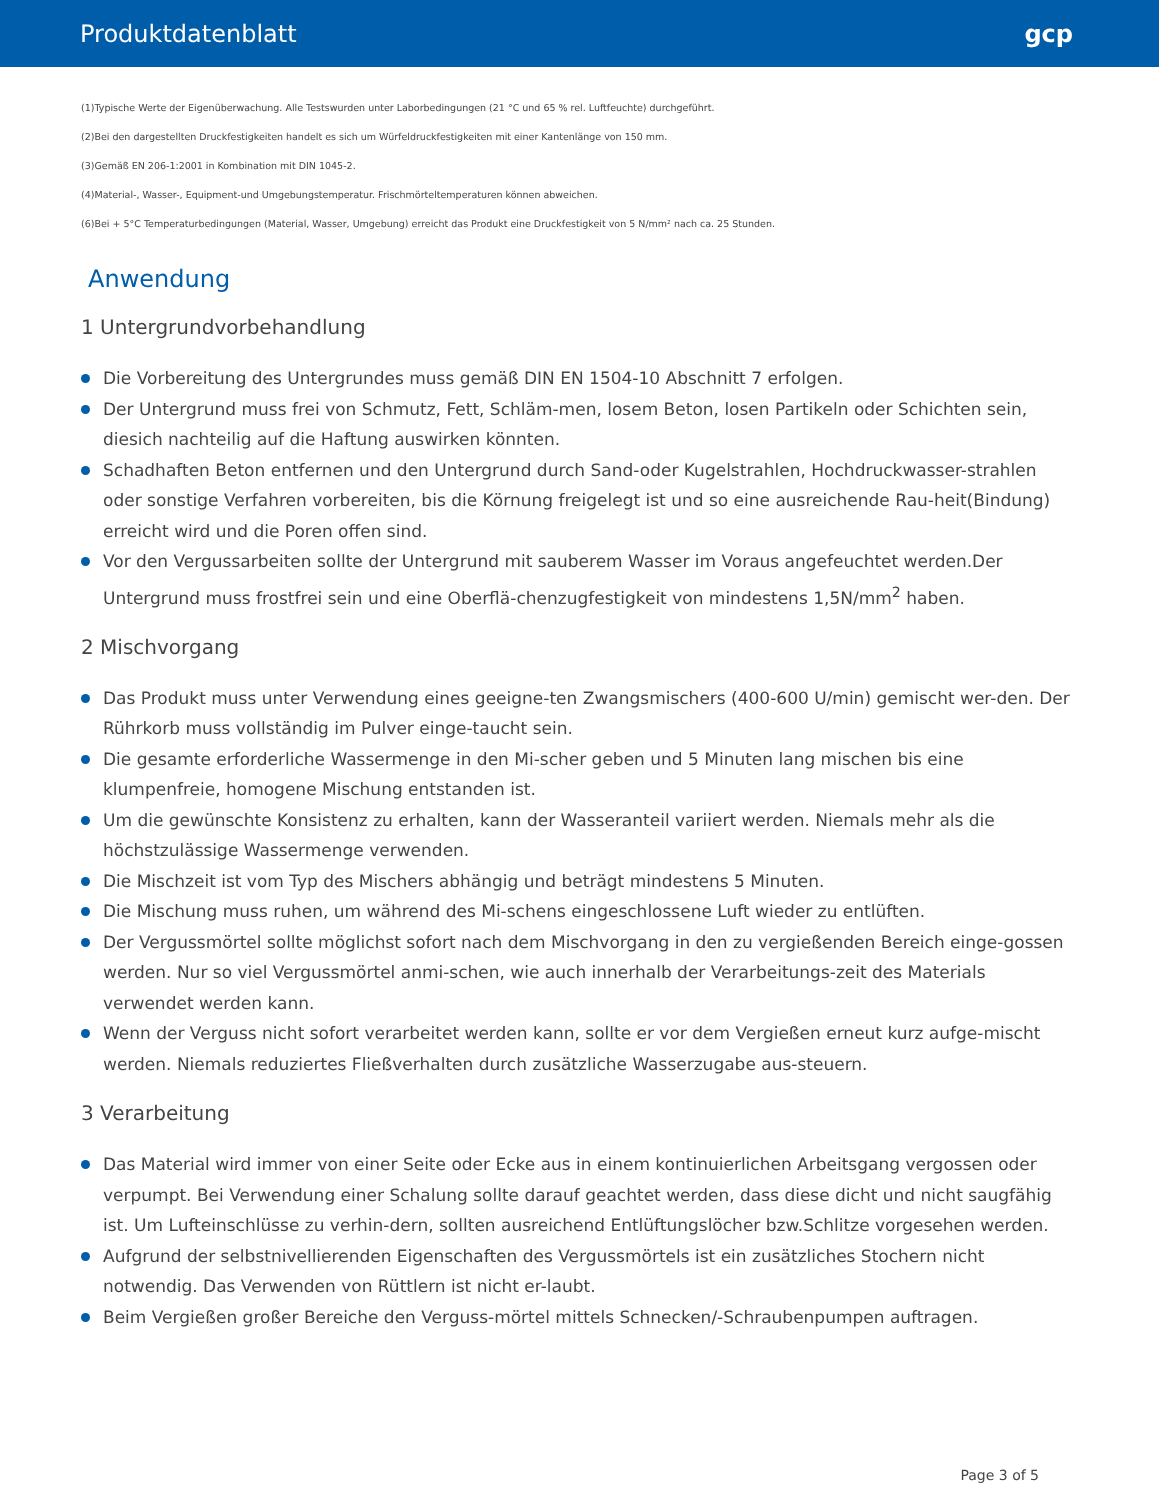Produktdatenblatt gcp
(1)Typische Werte der Eigenüberwachung. Alle Testswurden unter Laborbedingungen (21 °C und 65 % rel. Luftfeuchte) durchgeführt.
(2)Bei den dargestellten Druckfestigkeiten handelt es sich um Würfeldruckfestigkeiten mit einer Kantenlänge von 150 mm.
(3)Gemäß EN 206-1:2001 in Kombination mit DIN 1045-2.
(4)Material-, Wasser-, Equipment-und Umgebungstemperatur. Frischmörteltemperaturen können abweichen.
(6)Bei + 5°C Temperaturbedingungen (Material, Wasser, Umgebung) erreicht das Produkt eine Druckfestigkeit von 5 N/mm² nach ca. 25 Stunden.
Anwendung
1 Untergrundvorbehandlung
Die Vorbereitung des Untergrundes muss gemäß DIN EN 1504-10 Abschnitt 7 erfolgen.
Der Untergrund muss frei von Schmutz, Fett, Schläm-men, losem Beton, losen Partikeln oder Schichten sein, diesich nachteilig auf die Haftung auswirken könnten.
Schadhaften Beton entfernen und den Untergrund durch Sand-oder Kugelstrahlen, Hochdruckwasser-strahlen oder sonstige Verfahren vorbereiten, bis die Körnung freigelegt ist und so eine ausreichende Rau-heit(Bindung) erreicht wird und die Poren offen sind.
Vor den Vergussarbeiten sollte der Untergrund mit sauberem Wasser im Voraus angefeuchtet werden.Der Untergrund muss frostfrei sein und eine Oberflä-chenzugfestigkeit von mindestens 1,5N/mm<sup>2</sup> haben.
2 Mischvorgang
Das Produkt muss unter Verwendung eines geeigne-ten Zwangsmischers (400-600 U/min) gemischt wer-den. Der Rührkorb muss vollständig im Pulver einge-taucht sein.
Die gesamte erforderliche Wassermenge in den Mi-scher geben und 5 Minuten lang mischen bis eine klumpenfreie, homogene Mischung entstanden ist.
Um die gewünschte Konsistenz zu erhalten, kann der Wasseranteil variiert werden. Niemals mehr als die höchstzulässige Wassermenge verwenden.
Die Mischzeit ist vom Typ des Mischers abhängig und beträgt mindestens 5 Minuten.
Die Mischung muss ruhen, um während des Mi-schens eingeschlossene Luft wieder zu entlüften.
Der Vergussmörtel sollte möglichst sofort nach dem Mischvorgang in den zu vergießenden Bereich einge-gossen werden. Nur so viel Vergussmörtel anmi-schen, wie auch innerhalb der Verarbeitungs-zeit des Materials verwendet werden kann.
Wenn der Verguss nicht sofort verarbeitet werden kann, sollte er vor dem Vergießen erneut kurz aufge-mischt werden. Niemals reduziertes Fließverhalten durch zusätzliche Wasserzugabe aus-steuern.
3 Verarbeitung
Das Material wird immer von einer Seite oder Ecke aus in einem kontinuierlichen Arbeitsgang vergossen oder verpumpt. Bei Verwendung einer Schalung sollte darauf geachtet werden, dass diese dicht und nicht saugfähig ist. Um Lufteinschlüsse zu verhin-dern, sollten ausreichend Entlüftungslöcher bzw.Schlitze vorgesehen werden.
Aufgrund der selbstnivellierenden Eigenschaften des Vergussmörtels ist ein zusätzliches Stochern nicht notwendig. Das Verwenden von Rüttlern ist nicht er-laubt.
Beim Vergießen großer Bereiche den Verguss-mörtel mittels Schnecken/-Schraubenpumpen auftragen.
Page 3 of 5